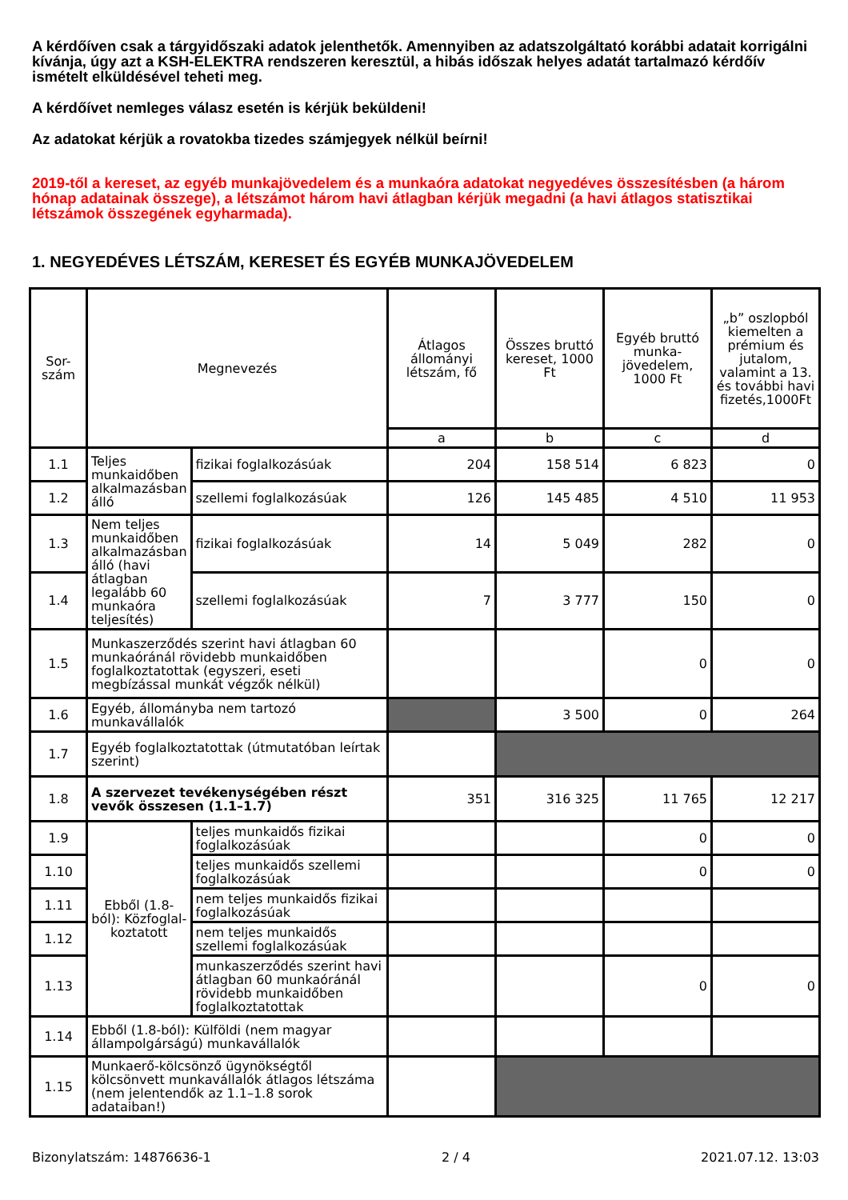A kérdőíven csak a tárgyidőszaki adatok jelenthetők. Amennyiben az adatszolgáltató korábbi adatait korrigálni kívánja, úgy azt a KSH-ELEKTRA rendszeren keresztül, a hibás időszak helyes adatát tartalmazó kérdőív ismételt elküldésével teheti meg.
A kérdőívet nemleges válasz esetén is kérjük beküldeni!
Az adatokat kérjük a rovatokba tizedes számjegyek nélkül beírni!
2019-től a kereset, az egyéb munkajövedelem és a munkaóra adatokat negyedéves összesítésben (a három hónap adatainak összege), a létszámot három havi átlagban kérjük megadni (a havi átlagos statisztikai létszámok összegének egyharmada).
1. NEGYEDÉVES LÉTSZÁM, KERESET ÉS EGYÉB MUNKAJÖVEDELEM
| Sor- szám | Megnevezés | | Átlagos állományi létszám, fő | Összes bruttó kereset, 1000 Ft | Egyéb bruttó munka-jövedelem, 1000 Ft | „b” oszlopból kiemelten a prémium és jutalom, valamint a 13. és további havi fizetés,1000Ft |
| --- | --- | --- | --- | --- | --- | --- |
| | | | a | b | c | d |
| 1.1 | Teljes munkaidőben alkalmazásban álló | fizikai foglalkozásúak | 204 | 158 514 | 6 823 | 0 |
| 1.2 | | szellemi foglalkozásúak | 126 | 145 485 | 4 510 | 11 953 |
| 1.3 | Nem teljes munkaidőben alkalmazásban álló (havi átlagban legalább 60 munkaóra teljesítés) | fizikai foglalkozásúak | 14 | 5 049 | 282 | 0 |
| 1.4 | | szellemi foglalkozásúak | 7 | 3 777 | 150 | 0 |
| 1.5 | Munkaszerződés szerint havi átlagban 60 munkaóránál rövidebb munkaidőben foglalkoztatottak (egyszeri, eseti megbízással munkát végzők nélkül) | | | | 0 | 0 |
| 1.6 | Egyéb, állományba nem tartozó munkavállalók | | | 3 500 | 0 | 264 |
| 1.7 | Egyéb foglalkoztatottak (útmutatóban leírtak szerint) | | | | | |
| 1.8 | A szervezet tevékenységében részt vevők összesen (1.1–1.7) | | 351 | 316 325 | 11 765 | 12 217 |
| 1.9 | Ebből (1.8-ból): Közfoglal-koztatott | teljes munkaidős fizikai foglalkozásúak | | | 0 | 0 |
| 1.10 | | teljes munkaidős szellemi foglalkozásúak | | | 0 | 0 |
| 1.11 | | nem teljes munkaidős fizikai foglalkozásúak | | | | |
| 1.12 | | nem teljes munkaidős szellemi foglalkozásúak | | | | |
| 1.13 | | munkaszerződés szerint havi átlagban 60 munkaóránál rövidebb munkaidőben foglalkoztatottak | | | 0 | 0 |
| 1.14 | Ebből (1.8-ból): Külföldi (nem magyar állampolgárságú) munkavállalók | | | | | |
| 1.15 | Munkaerő-kölcsönző ügynökségtől kölcsönvett munkavállalók átlagos létszáma (nem jelentendők az 1.1–1.8 sorok adataiban!) | | | | | |
Bizonylatszám: 14876636-1 2 / 4 2021.07.12. 13:03